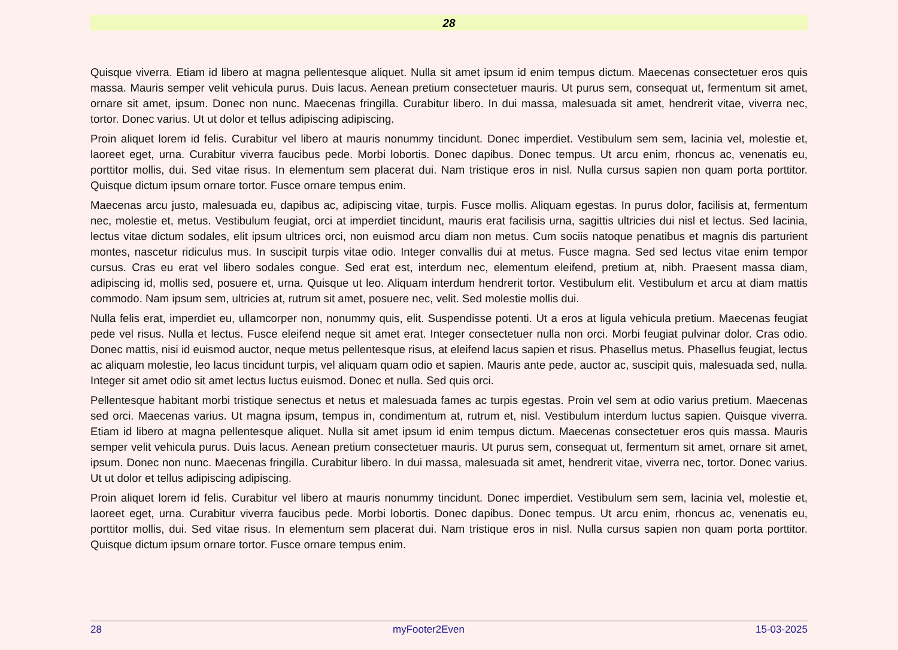28
Quisque viverra. Etiam id libero at magna pellentesque aliquet. Nulla sit amet ipsum id enim tempus dictum. Maecenas consectetuer eros quis massa. Mauris semper velit vehicula purus. Duis lacus. Aenean pretium consectetuer mauris. Ut purus sem, consequat ut, fermentum sit amet, ornare sit amet, ipsum. Donec non nunc. Maecenas fringilla. Curabitur libero. In dui massa, malesuada sit amet, hendrerit vitae, viverra nec, tortor. Donec varius. Ut ut dolor et tellus adipiscing adipiscing.
Proin aliquet lorem id felis. Curabitur vel libero at mauris nonummy tincidunt. Donec imperdiet. Vestibulum sem sem, lacinia vel, molestie et, laoreet eget, urna. Curabitur viverra faucibus pede. Morbi lobortis. Donec dapibus. Donec tempus. Ut arcu enim, rhoncus ac, venenatis eu, porttitor mollis, dui. Sed vitae risus. In elementum sem placerat dui. Nam tristique eros in nisl. Nulla cursus sapien non quam porta porttitor. Quisque dictum ipsum ornare tortor. Fusce ornare tempus enim.
Maecenas arcu justo, malesuada eu, dapibus ac, adipiscing vitae, turpis. Fusce mollis. Aliquam egestas. In purus dolor, facilisis at, fermentum nec, molestie et, metus. Vestibulum feugiat, orci at imperdiet tincidunt, mauris erat facilisis urna, sagittis ultricies dui nisl et lectus. Sed lacinia, lectus vitae dictum sodales, elit ipsum ultrices orci, non euismod arcu diam non metus. Cum sociis natoque penatibus et magnis dis parturient montes, nascetur ridiculus mus. In suscipit turpis vitae odio. Integer convallis dui at metus. Fusce magna. Sed sed lectus vitae enim tempor cursus. Cras eu erat vel libero sodales congue. Sed erat est, interdum nec, elementum eleifend, pretium at, nibh. Praesent massa diam, adipiscing id, mollis sed, posuere et, urna. Quisque ut leo. Aliquam interdum hendrerit tortor. Vestibulum elit. Vestibulum et arcu at diam mattis commodo. Nam ipsum sem, ultricies at, rutrum sit amet, posuere nec, velit. Sed molestie mollis dui.
Nulla felis erat, imperdiet eu, ullamcorper non, nonummy quis, elit. Suspendisse potenti. Ut a eros at ligula vehicula pretium. Maecenas feugiat pede vel risus. Nulla et lectus. Fusce eleifend neque sit amet erat. Integer consectetuer nulla non orci. Morbi feugiat pulvinar dolor. Cras odio. Donec mattis, nisi id euismod auctor, neque metus pellentesque risus, at eleifend lacus sapien et risus. Phasellus metus. Phasellus feugiat, lectus ac aliquam molestie, leo lacus tincidunt turpis, vel aliquam quam odio et sapien. Mauris ante pede, auctor ac, suscipit quis, malesuada sed, nulla. Integer sit amet odio sit amet lectus luctus euismod. Donec et nulla. Sed quis orci.
Pellentesque habitant morbi tristique senectus et netus et malesuada fames ac turpis egestas. Proin vel sem at odio varius pretium. Maecenas sed orci. Maecenas varius. Ut magna ipsum, tempus in, condimentum at, rutrum et, nisl. Vestibulum interdum luctus sapien. Quisque viverra. Etiam id libero at magna pellentesque aliquet. Nulla sit amet ipsum id enim tempus dictum. Maecenas consectetuer eros quis massa. Mauris semper velit vehicula purus. Duis lacus. Aenean pretium consectetuer mauris. Ut purus sem, consequat ut, fermentum sit amet, ornare sit amet, ipsum. Donec non nunc. Maecenas fringilla. Curabitur libero. In dui massa, malesuada sit amet, hendrerit vitae, viverra nec, tortor. Donec varius. Ut ut dolor et tellus adipiscing adipiscing.
Proin aliquet lorem id felis. Curabitur vel libero at mauris nonummy tincidunt. Donec imperdiet. Vestibulum sem sem, lacinia vel, molestie et, laoreet eget, urna. Curabitur viverra faucibus pede. Morbi lobortis. Donec dapibus. Donec tempus. Ut arcu enim, rhoncus ac, venenatis eu, porttitor mollis, dui. Sed vitae risus. In elementum sem placerat dui. Nam tristique eros in nisl. Nulla cursus sapien non quam porta porttitor. Quisque dictum ipsum ornare tortor. Fusce ornare tempus enim.
28 myFooter2Even 15-03-2025